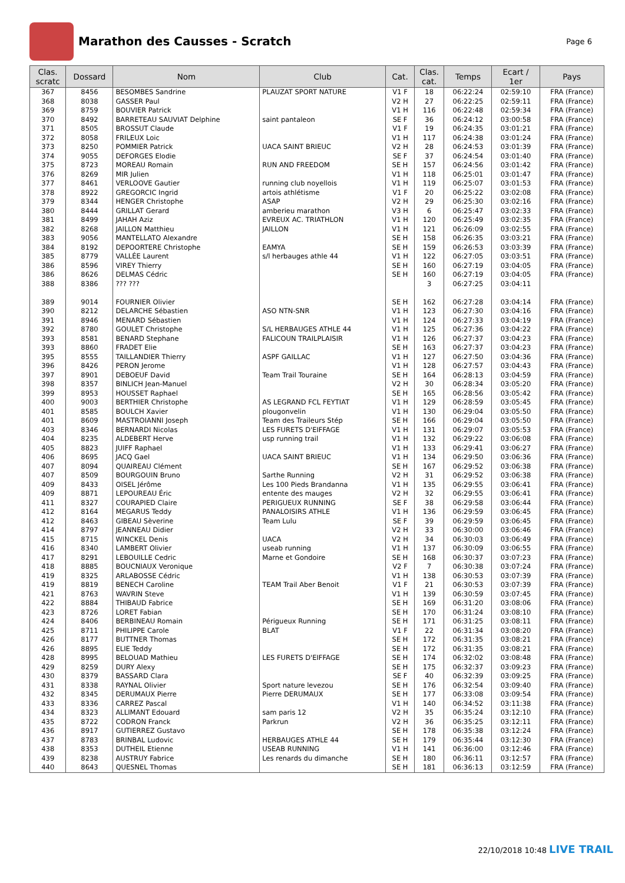Marathon des Causses - Scratch
Page 6
| Clas. scratc | Dossard | Nom | Club | Cat. | Clas. cat. | Temps | Ecart / 1er | Pays |
| --- | --- | --- | --- | --- | --- | --- | --- | --- |
| 367 | 8456 | BESOMBES Sandrine | PLAUZAT SPORT NATURE | V1 F | 18 | 06:22:24 | 02:59:10 | FRA (France) |
| 368 | 8038 | GASSER Paul | | V2 H | 27 | 06:22:25 | 02:59:11 | FRA (France) |
| 369 | 8759 | BOUVIER Patrick | | V1 H | 116 | 06:22:48 | 02:59:34 | FRA (France) |
| 370 | 8492 | BARRETEAU SAUVIAT Delphine | saint pantaleon | SE F | 36 | 06:24:12 | 03:00:58 | FRA (France) |
| 371 | 8505 | BROSSUT Claude | | V1 F | 19 | 06:24:35 | 03:01:21 | FRA (France) |
| 372 | 8058 | FRILEUX Loic | | V1 H | 117 | 06:24:38 | 03:01:24 | FRA (France) |
| 373 | 8250 | POMMIER Patrick | UACA SAINT BRIEUC | V2 H | 28 | 06:24:53 | 03:01:39 | FRA (France) |
| 374 | 9055 | DEFORGES Elodie | | SE F | 37 | 06:24:54 | 03:01:40 | FRA (France) |
| 375 | 8723 | MOREAU Romain | RUN AND FREEDOM | SE H | 157 | 06:24:56 | 03:01:42 | FRA (France) |
| 376 | 8269 | MIR Julien | | V1 H | 118 | 06:25:01 | 03:01:47 | FRA (France) |
| 377 | 8461 | VERLOOVE Gautier | running club noyellois | V1 H | 119 | 06:25:07 | 03:01:53 | FRA (France) |
| 378 | 8922 | GREGORCIC Ingrid | artois athlétisme | V1 F | 20 | 06:25:22 | 03:02:08 | FRA (France) |
| 379 | 8344 | HENGER Christophe | ASAP | V2 H | 29 | 06:25:30 | 03:02:16 | FRA (France) |
| 380 | 8444 | GRILLAT Gerard | amberieu marathon | V3 H | 6 | 06:25:47 | 03:02:33 | FRA (France) |
| 381 | 8499 | JAHAH Aziz | EVREUX AC. TRIATHLON | V1 H | 120 | 06:25:49 | 03:02:35 | FRA (France) |
| 382 | 8268 | JAILLON Matthieu | JAILLON | V1 H | 121 | 06:26:09 | 03:02:55 | FRA (France) |
| 383 | 9056 | MANTELLATO Alexandre | | SE H | 158 | 06:26:35 | 03:03:21 | FRA (France) |
| 384 | 8192 | DEPOORTERE Christophe | EAMYA | SE H | 159 | 06:26:53 | 03:03:39 | FRA (France) |
| 385 | 8779 | VALLÉE Laurent | s/l herbauges athle 44 | V1 H | 122 | 06:27:05 | 03:03:51 | FRA (France) |
| 386 | 8596 | VIREY Thierry | | SE H | 160 | 06:27:19 | 03:04:05 | FRA (France) |
| 386 | 8626 | DELMAS Cédric | | SE H | 160 | 06:27:19 | 03:04:05 | FRA (France) |
| 388 | 8386 | ??? ??? | | | 3 | 06:27:25 | 03:04:11 | |
| 389 | 9014 | FOURNIER Olivier | | SE H | 162 | 06:27:28 | 03:04:14 | FRA (France) |
| 390 | 8212 | DELARCHE Sébastien | ASO NTN-SNR | V1 H | 123 | 06:27:30 | 03:04:16 | FRA (France) |
| 391 | 8946 | MENARD Sébastien | | V1 H | 124 | 06:27:33 | 03:04:19 | FRA (France) |
| 392 | 8780 | GOULET Christophe | S/L HERBAUGES ATHLE 44 | V1 H | 125 | 06:27:36 | 03:04:22 | FRA (France) |
| 393 | 8581 | BENARD Stephane | FALICOUN TRAILPLAISIR | V1 H | 126 | 06:27:37 | 03:04:23 | FRA (France) |
| 393 | 8860 | FRADET Elie | | SE H | 163 | 06:27:37 | 03:04:23 | FRA (France) |
| 395 | 8555 | TAILLANDIER Thierry | ASPF GAILLAC | V1 H | 127 | 06:27:50 | 03:04:36 | FRA (France) |
| 396 | 8426 | PERON Jerome | | V1 H | 128 | 06:27:57 | 03:04:43 | FRA (France) |
| 397 | 8901 | DEBOEUF David | Team Trail Touraine | SE H | 164 | 06:28:13 | 03:04:59 | FRA (France) |
| 398 | 8357 | BINLICH Jean-Manuel | | V2 H | 30 | 06:28:34 | 03:05:20 | FRA (France) |
| 399 | 8953 | HOUSSET Raphael | | SE H | 165 | 06:28:56 | 03:05:42 | FRA (France) |
| 400 | 9003 | BERTHIER Christophe | AS LEGRAND FCL FEYTIAT | V1 H | 129 | 06:28:59 | 03:05:45 | FRA (France) |
| 401 | 8585 | BOULCH Xavier | plougonvelin | V1 H | 130 | 06:29:04 | 03:05:50 | FRA (France) |
| 401 | 8609 | MASTROIANNI Joseph | Team des Traileurs Stép | SE H | 166 | 06:29:04 | 03:05:50 | FRA (France) |
| 403 | 8346 | BERNARDI Nicolas | LES FURETS D'EIFFAGE | V1 H | 131 | 06:29:07 | 03:05:53 | FRA (France) |
| 404 | 8235 | ALDEBERT Herve | usp running trail | V1 H | 132 | 06:29:22 | 03:06:08 | FRA (France) |
| 405 | 8823 | JUIFF Raphael | | V1 H | 133 | 06:29:41 | 03:06:27 | FRA (France) |
| 406 | 8695 | JACQ Gael | UACA SAINT BRIEUC | V1 H | 134 | 06:29:50 | 03:06:36 | FRA (France) |
| 407 | 8094 | QUAIREAU Clément | | SE H | 167 | 06:29:52 | 03:06:38 | FRA (France) |
| 407 | 8509 | BOURGOUIN Bruno | Sarthe Running | V2 H | 31 | 06:29:52 | 03:06:38 | FRA (France) |
| 409 | 8433 | OISEL Jérôme | Les 100 Pieds Brandanna | V1 H | 135 | 06:29:55 | 03:06:41 | FRA (France) |
| 409 | 8871 | LEPOUREAU Éric | entente des mauges | V2 H | 32 | 06:29:55 | 03:06:41 | FRA (France) |
| 411 | 8327 | COURAPIED Claire | PERIGUEUX RUNNING | SE F | 38 | 06:29:58 | 03:06:44 | FRA (France) |
| 412 | 8164 | MEGARUS Teddy | PANALOISIRS ATHLE | V1 H | 136 | 06:29:59 | 03:06:45 | FRA (France) |
| 412 | 8463 | GIBEAU Sèverine | Team Lulu | SE F | 39 | 06:29:59 | 03:06:45 | FRA (France) |
| 414 | 8797 | JEANNEAU Didier | | V2 H | 33 | 06:30:00 | 03:06:46 | FRA (France) |
| 415 | 8715 | WINCKEL Denis | UACA | V2 H | 34 | 06:30:03 | 03:06:49 | FRA (France) |
| 416 | 8340 | LAMBERT Olivier | useab running | V1 H | 137 | 06:30:09 | 03:06:55 | FRA (France) |
| 417 | 8291 | LEBOUILLE Cedric | Marne et Gondoire | SE H | 168 | 06:30:37 | 03:07:23 | FRA (France) |
| 418 | 8885 | BOUCNIAUX Veronique | | V2 F | 7 | 06:30:38 | 03:07:24 | FRA (France) |
| 419 | 8325 | ARLABOSSE Cédric | | V1 H | 138 | 06:30:53 | 03:07:39 | FRA (France) |
| 419 | 8819 | BENECH Caroline | TEAM Trail Aber Benoit | V1 F | 21 | 06:30:53 | 03:07:39 | FRA (France) |
| 421 | 8763 | WAVRIN Steve | | V1 H | 139 | 06:30:59 | 03:07:45 | FRA (France) |
| 422 | 8884 | THIBAUD Fabrice | | SE H | 169 | 06:31:20 | 03:08:06 | FRA (France) |
| 423 | 8726 | LORET Fabian | | SE H | 170 | 06:31:24 | 03:08:10 | FRA (France) |
| 424 | 8406 | BERBINEAU Romain | Périgueux Running | SE H | 171 | 06:31:25 | 03:08:11 | FRA (France) |
| 425 | 8711 | PHILIPPE Carole | BLAT | V1 F | 22 | 06:31:34 | 03:08:20 | FRA (France) |
| 426 | 8177 | BUTTNER Thomas | | SE H | 172 | 06:31:35 | 03:08:21 | FRA (France) |
| 426 | 8895 | ELIE Teddy | | SE H | 172 | 06:31:35 | 03:08:21 | FRA (France) |
| 428 | 8995 | BELOUAD Mathieu | LES FURETS D'EIFFAGE | SE H | 174 | 06:32:02 | 03:08:48 | FRA (France) |
| 429 | 8259 | DURY Alexy | | SE H | 175 | 06:32:37 | 03:09:23 | FRA (France) |
| 430 | 8379 | BASSARD Clara | | SE F | 40 | 06:32:39 | 03:09:25 | FRA (France) |
| 431 | 8338 | RAYNAL Olivier | Sport nature levezou | SE H | 176 | 06:32:54 | 03:09:40 | FRA (France) |
| 432 | 8345 | DERUMAUX Pierre | Pierre DERUMAUX | SE H | 177 | 06:33:08 | 03:09:54 | FRA (France) |
| 433 | 8336 | CARREZ Pascal | | V1 H | 140 | 06:34:52 | 03:11:38 | FRA (France) |
| 434 | 8323 | ALLIMANT Edouard | sam paris 12 | V2 H | 35 | 06:35:24 | 03:12:10 | FRA (France) |
| 435 | 8722 | CODRON Franck | Parkrun | V2 H | 36 | 06:35:25 | 03:12:11 | FRA (France) |
| 436 | 8917 | GUTIERREZ Gustavo | | SE H | 178 | 06:35:38 | 03:12:24 | FRA (France) |
| 437 | 8783 | BRINBAL Ludovic | HERBAUGES ATHLE 44 | SE H | 179 | 06:35:44 | 03:12:30 | FRA (France) |
| 438 | 8353 | DUTHEIL Etienne | USEAB RUNNING | V1 H | 141 | 06:36:00 | 03:12:46 | FRA (France) |
| 439 | 8238 | AUSTRUY Fabrice | Les renards du dimanche | SE H | 180 | 06:36:11 | 03:12:57 | FRA (France) |
| 440 | 8643 | QUESNEL Thomas | | SE H | 181 | 06:36:13 | 03:12:59 | FRA (France) |
22/10/2018 10:48 LIVE TRAIL